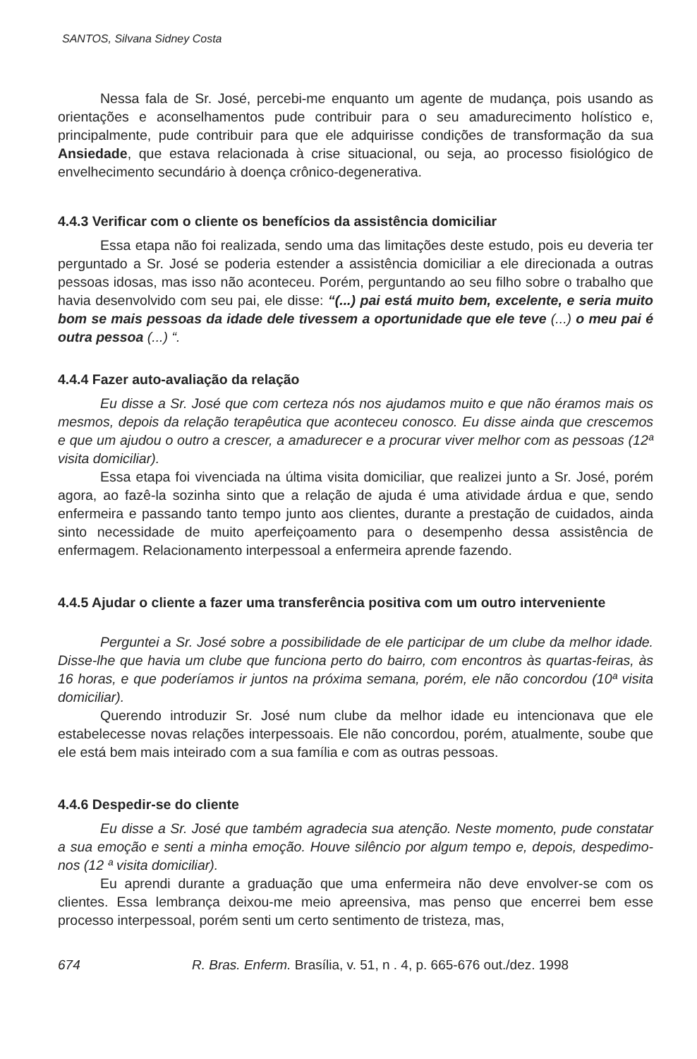SANTOS, Silvana Sidney Costa
Nessa fala de Sr. José, percebi-me enquanto um agente de mudança, pois usando as orientações e aconselhamentos pude contribuir para o seu amadurecimento holístico e, principalmente, pude contribuir para que ele adquirisse condições de transformação da sua Ansiedade, que estava relacionada à crise situacional, ou seja, ao processo fisiológico de envelhecimento secundário à doença crônico-degenerativa.
4.4.3 Verificar com o cliente os benefícios da assistência domiciliar
Essa etapa não foi realizada, sendo uma das limitações deste estudo, pois eu deveria ter perguntado a Sr. José se poderia estender a assistência domiciliar a ele direcionada a outras pessoas idosas, mas isso não aconteceu. Porém, perguntando ao seu filho sobre o trabalho que havia desenvolvido com seu pai, ele disse: “(...) pai está muito bem, excelente, e seria muito bom se mais pessoas da idade dele tivessem a oportunidade que ele teve (...) o meu pai é outra pessoa (...) “.
4.4.4 Fazer auto-avaliação da relação
Eu disse a Sr. José que com certeza nós nos ajudamos muito e que não éramos mais os mesmos, depois da relação terapêutica que aconteceu conosco. Eu disse ainda que crescemos e que um ajudou o outro a crescer, a amadurecer e a procurar viver melhor com as pessoas (12ª visita domiciliar).
Essa etapa foi vivenciada na última visita domiciliar, que realizei junto a Sr. José, porém agora, ao fazê-la sozinha sinto que a relação de ajuda é uma atividade árdua e que, sendo enfermeira e passando tanto tempo junto aos clientes, durante a prestação de cuidados, ainda sinto necessidade de muito aperfeiçoamento para o desempenho dessa assistência de enfermagem. Relacionamento interpessoal a enfermeira aprende fazendo.
4.4.5 Ajudar o cliente a fazer uma transferência positiva com um outro interveniente
Perguntei a Sr. José sobre a possibilidade de ele participar de um clube da melhor idade. Disse-lhe que havia um clube que funciona perto do bairro, com encontros às quartas-feiras, às 16 horas, e que poderíamos ir juntos na próxima semana, porém, ele não concordou (10ª visita domiciliar).
Querendo introduzir Sr. José num clube da melhor idade eu intencionava que ele estabelecesse novas relações interpessoais. Ele não concordou, porém, atualmente, soube que ele está bem mais inteirado com a sua família e com as outras pessoas.
4.4.6 Despedir-se do cliente
Eu disse a Sr. José que também agradecia sua atenção. Neste momento, pude constatar a sua emoção e senti a minha emoção. Houve silêncio por algum tempo e, depois, despedimo-nos (12 ª visita domiciliar).
Eu aprendi durante a graduação que uma enfermeira não deve envolver-se com os clientes. Essa lembrança deixou-me meio apreensiva, mas penso que encerrei bem esse processo interpessoal, porém senti um certo sentimento de tristeza, mas,
674 R. Bras. Enferm. Brasília, v. 51, n . 4, p. 665-676 out./dez. 1998